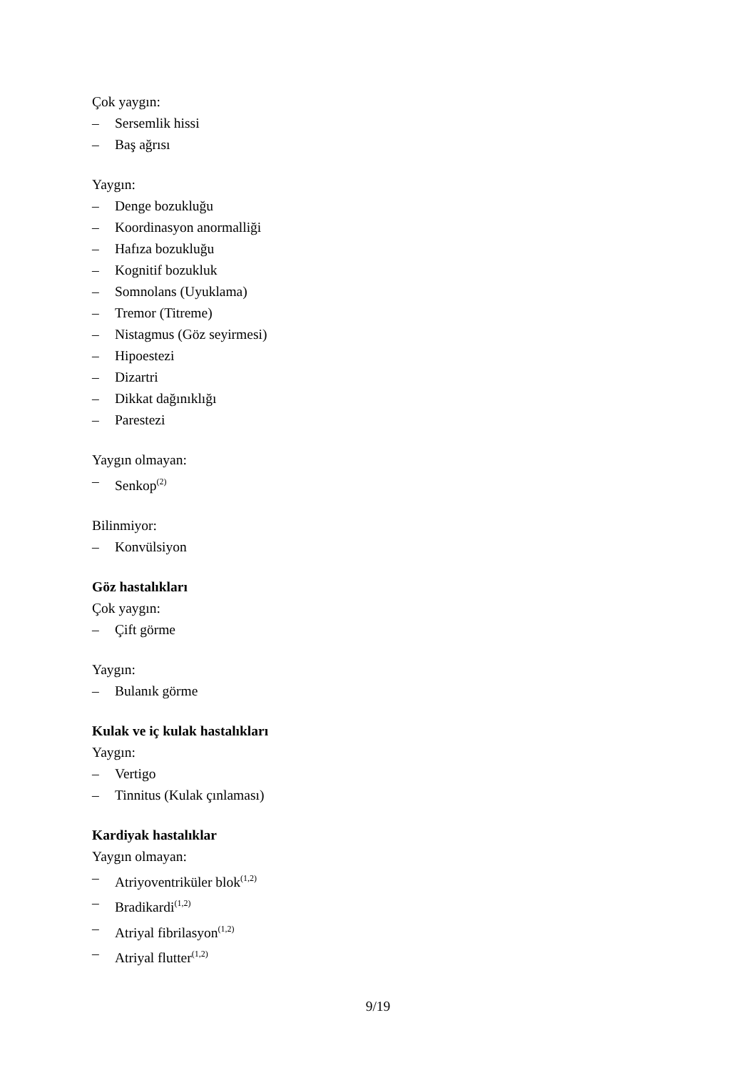Çok yaygın:
– Sersemlik hissi
– Baş ağrısı
Yaygın:
– Denge bozukluğu
– Koordinasyon anormalliği
– Hafıza bozukluğu
– Kognitif bozukluk
– Somnolans (Uyuklama)
– Tremor (Titreme)
– Nistagmus (Göz seyirmesi)
– Hipoestezi
– Dizartri
– Dikkat dağınıklığı
– Parestezi
Yaygın olmayan:
– Senkop<sup>(2)</sup>
Bilinmiyor:
– Konvülsiyon
Göz hastalıkları
Çok yaygın:
– Çift görme
Yaygın:
– Bulanık görme
Kulak ve iç kulak hastalıkları
Yaygın:
– Vertigo
– Tinnitus (Kulak çınlaması)
Kardiyak hastalıklar
Yaygın olmayan:
– Atriyoventriküler blok<sup>(1,2)</sup>
– Bradikardi<sup>(1,2)</sup>
– Atriyal fibrilasyon<sup>(1,2)</sup>
– Atriyal flutter<sup>(1,2)</sup>
9/19